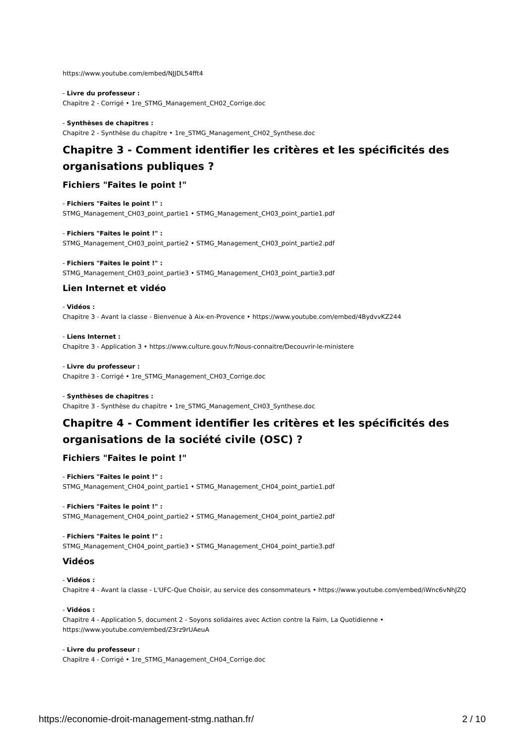https://www.youtube.com/embed/NJJDL54fft4
- Livre du professeur :
Chapitre 2 - Corrigé • 1re_STMG_Management_CH02_Corrige.doc
- Synthèses de chapitres :
Chapitre 2 - Synthèse du chapitre • 1re_STMG_Management_CH02_Synthese.doc
Chapitre 3 - Comment identifier les critères et les spécificités des organisations publiques ?
Fichiers "Faites le point !"
- Fichiers "Faites le point !" :
STMG_Management_CH03_point_partie1 • STMG_Management_CH03_point_partie1.pdf
- Fichiers "Faites le point !" :
STMG_Management_CH03_point_partie2 • STMG_Management_CH03_point_partie2.pdf
- Fichiers "Faites le point !" :
STMG_Management_CH03_point_partie3 • STMG_Management_CH03_point_partie3.pdf
Lien Internet et vidéo
- Vidéos :
Chapitre 3 - Avant la classe - Bienvenue à Aix-en-Provence • https://www.youtube.com/embed/4BydvvKZ244
- Liens Internet :
Chapitre 3 - Application 3 • https://www.culture.gouv.fr/Nous-connaitre/Decouvrir-le-ministere
- Livre du professeur :
Chapitre 3 - Corrigé • 1re_STMG_Management_CH03_Corrige.doc
- Synthèses de chapitres :
Chapitre 3 - Synthèse du chapitre • 1re_STMG_Management_CH03_Synthese.doc
Chapitre 4 - Comment identifier les critères et les spécificités des organisations de la société civile (OSC) ?
Fichiers "Faites le point !"
- Fichiers "Faites le point !" :
STMG_Management_CH04_point_partie1 • STMG_Management_CH04_point_partie1.pdf
- Fichiers "Faites le point !" :
STMG_Management_CH04_point_partie2 • STMG_Management_CH04_point_partie2.pdf
- Fichiers "Faites le point !" :
STMG_Management_CH04_point_partie3 • STMG_Management_CH04_point_partie3.pdf
Vidéos
- Vidéos :
Chapitre 4 - Avant la classe - L'UFC-Que Choisir, au service des consommateurs • https://www.youtube.com/embed/iWnc6vNhJZQ
- Vidéos :
Chapitre 4 - Application 5, document 2 - Soyons solidaires avec Action contre la Faim, La Quotidienne •
https://www.youtube.com/embed/Z3rz9rUAeuA
- Livre du professeur :
Chapitre 4 - Corrigé • 1re_STMG_Management_CH04_Corrige.doc
https://economie-droit-management-stmg.nathan.fr/ 2 / 10